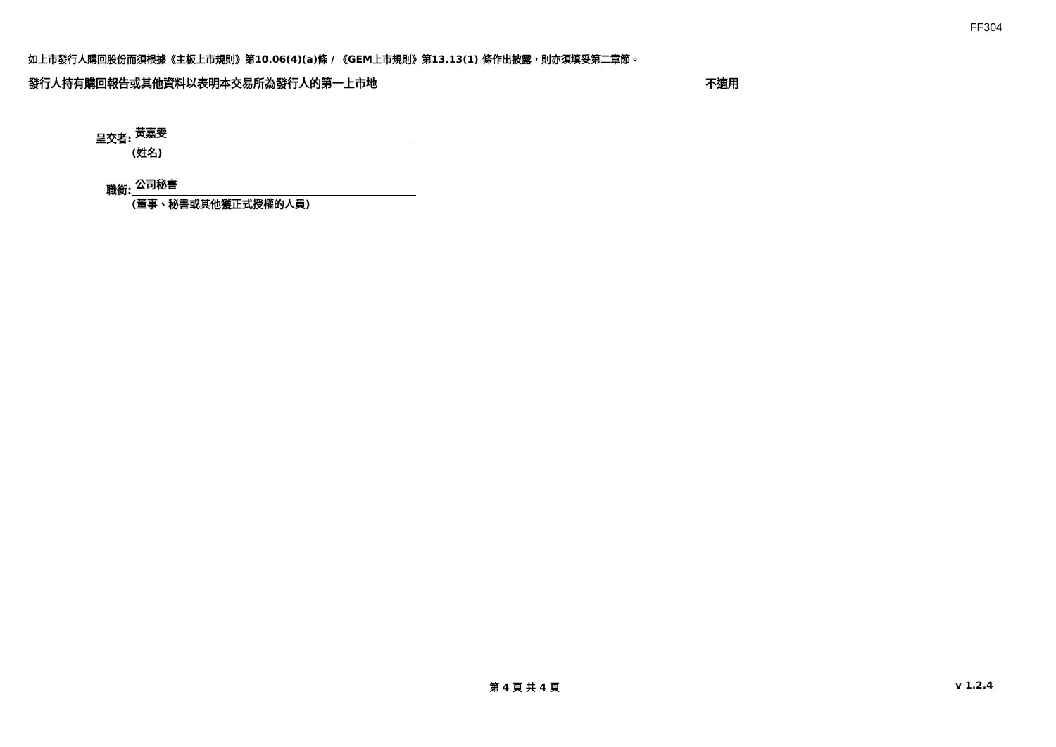FF304
如上市發行人購回股份而須根據《主板上市規則》第10.06(4)(a)條 / 《GEM上市規則》第13.13(1) 條作出披露，則亦須填妥第二章節。
發行人持有購回報告或其他資料以表明本交易所為發行人的第一上市地 不適用
呈交者:
黃嘉雯
(姓名)
職銜:
公司秘書
(董事、秘書或其他獲正式授權的人員)
第 4 頁 共 4 頁 v 1.2.4